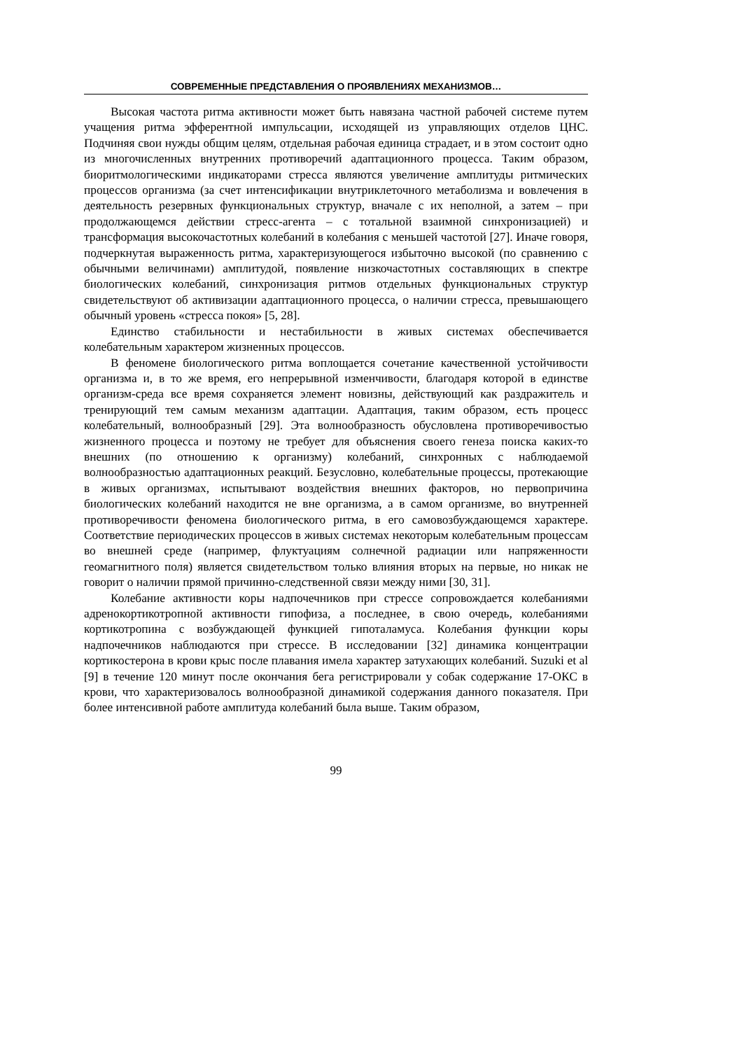СОВРЕМЕННЫЕ ПРЕДСТАВЛЕНИЯ О ПРОЯВЛЕНИЯХ МЕХАНИЗМОВ…
Высокая частота ритма активности может быть навязана частной рабочей системе путем учащения ритма эфферентной импульсации, исходящей из управляющих отделов ЦНС. Подчиняя свои нужды общим целям, отдельная рабочая единица страдает, и в этом состоит одно из многочисленных внутренних противоречий адаптационного процесса. Таким образом, биоритмологическими индикаторами стресса являются увеличение амплитуды ритмических процессов организма (за счет интенсификации внутриклеточного метаболизма и вовлечения в деятельность резервных функциональных структур, вначале с их неполной, а затем – при продолжающемся действии стресс-агента – с тотальной взаимной синхронизацией) и трансформация высокочастотных колебаний в колебания с меньшей частотой [27]. Иначе говоря, подчеркнутая выраженность ритма, характеризующегося избыточно высокой (по сравнению с обычными величинами) амплитудой, появление низкочастотных составляющих в спектре биологических колебаний, синхронизация ритмов отдельных функциональных структур свидетельствуют об активизации адаптационного процесса, о наличии стресса, превышающего обычный уровень «стресса покоя» [5, 28].
Единство стабильности и нестабильности в живых системах обеспечивается колебательным характером жизненных процессов.
В феномене биологического ритма воплощается сочетание качественной устойчивости организма и, в то же время, его непрерывной изменчивости, благодаря которой в единстве организм-среда все время сохраняется элемент новизны, действующий как раздражитель и тренирующий тем самым механизм адаптации. Адаптация, таким образом, есть процесс колебательный, волнообразный [29]. Эта волнообразность обусловлена противоречивостью жизненного процесса и поэтому не требует для объяснения своего генеза поиска каких-то внешних (по отношению к организму) колебаний, синхронных с наблюдаемой волнообразностью адаптационных реакций. Безусловно, колебательные процессы, протекающие в живых организмах, испытывают воздействия внешних факторов, но первопричина биологических колебаний находится не вне организма, а в самом организме, во внутренней противоречивости феномена биологического ритма, в его самовозбуждающемся характере. Соответствие периодических процессов в живых системах некоторым колебательным процессам во внешней среде (например, флуктуациям солнечной радиации или напряженности геомагнитного поля) является свидетельством только влияния вторых на первые, но никак не говорит о наличии прямой причинно-следственной связи между ними [30, 31].
Колебание активности коры надпочечников при стрессе сопровождается колебаниями адренокортикотропной активности гипофиза, а последнее, в свою очередь, колебаниями кортикотропина с возбуждающей функцией гипоталамуса. Колебания функции коры надпочечников наблюдаются при стрессе. В исследовании [32] динамика концентрации кортикостерона в крови крыс после плавания имела характер затухающих колебаний. Suzuki et al [9] в течение 120 минут после окончания бега регистрировали у собак содержание 17-ОКС в крови, что характеризовалось волнообразной динамикой содержания данного показателя. При более интенсивной работе амплитуда колебаний была выше. Таким образом,
99